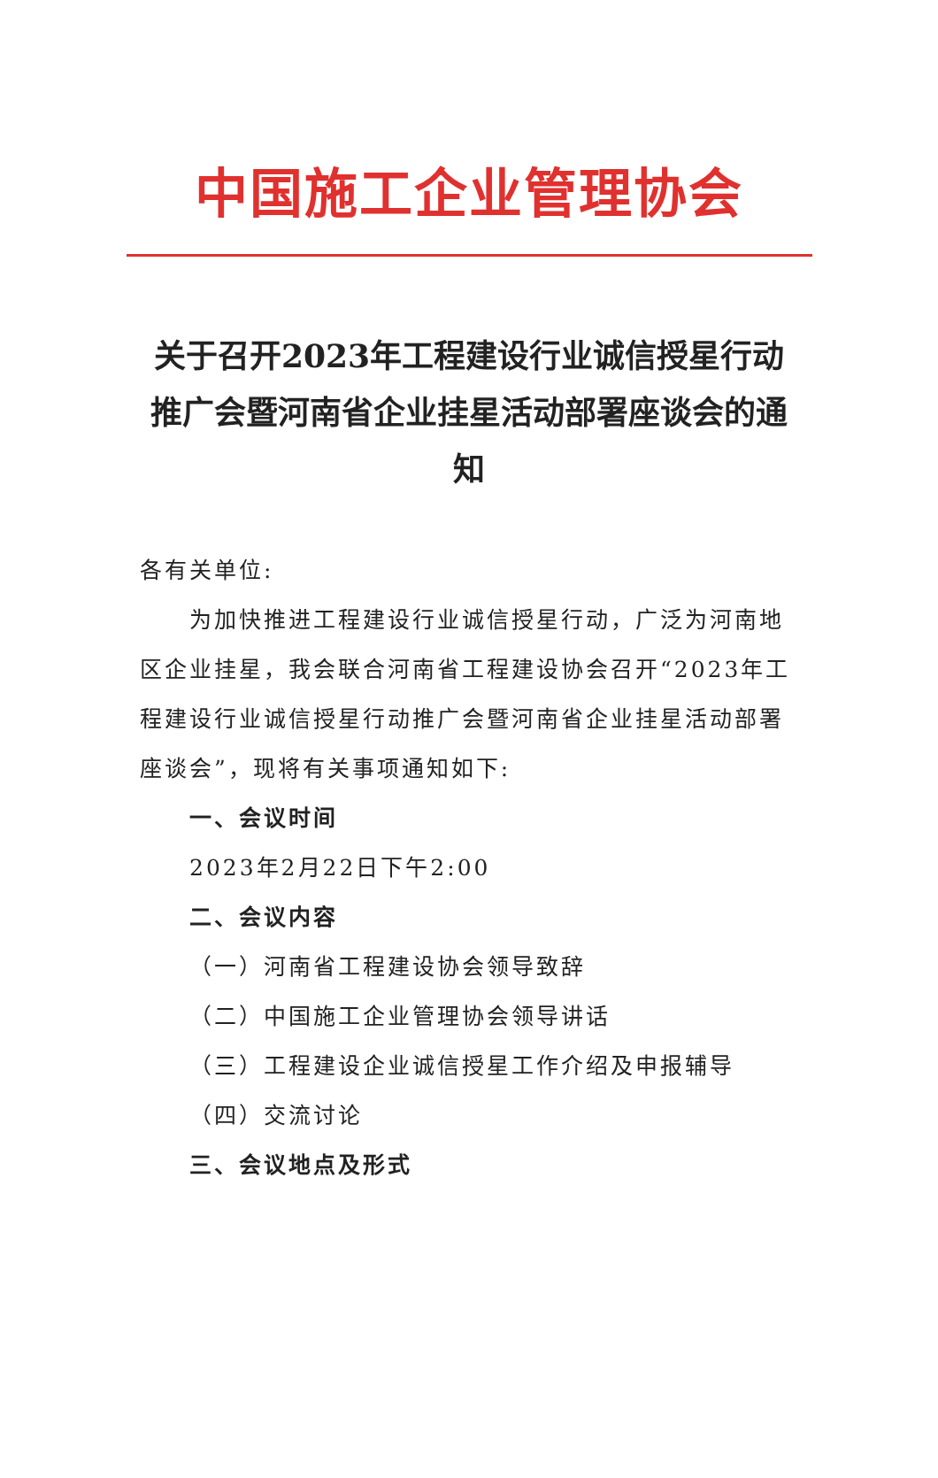中国施工企业管理协会
关于召开2023年工程建设行业诚信授星行动推广会暨河南省企业挂星活动部署座谈会的通知
各有关单位:
为加快推进工程建设行业诚信授星行动，广泛为河南地区企业挂星，我会联合河南省工程建设协会召开“2023年工程建设行业诚信授星行动推广会暨河南省企业挂星活动部署座谈会”，现将有关事项通知如下:
一、会议时间
2023年2月22日下午2:00
二、会议内容
（一）河南省工程建设协会领导致辞
（二）中国施工企业管理协会领导讲话
（三）工程建设企业诚信授星工作介绍及申报辅导
（四）交流讨论
三、会议地点及形式